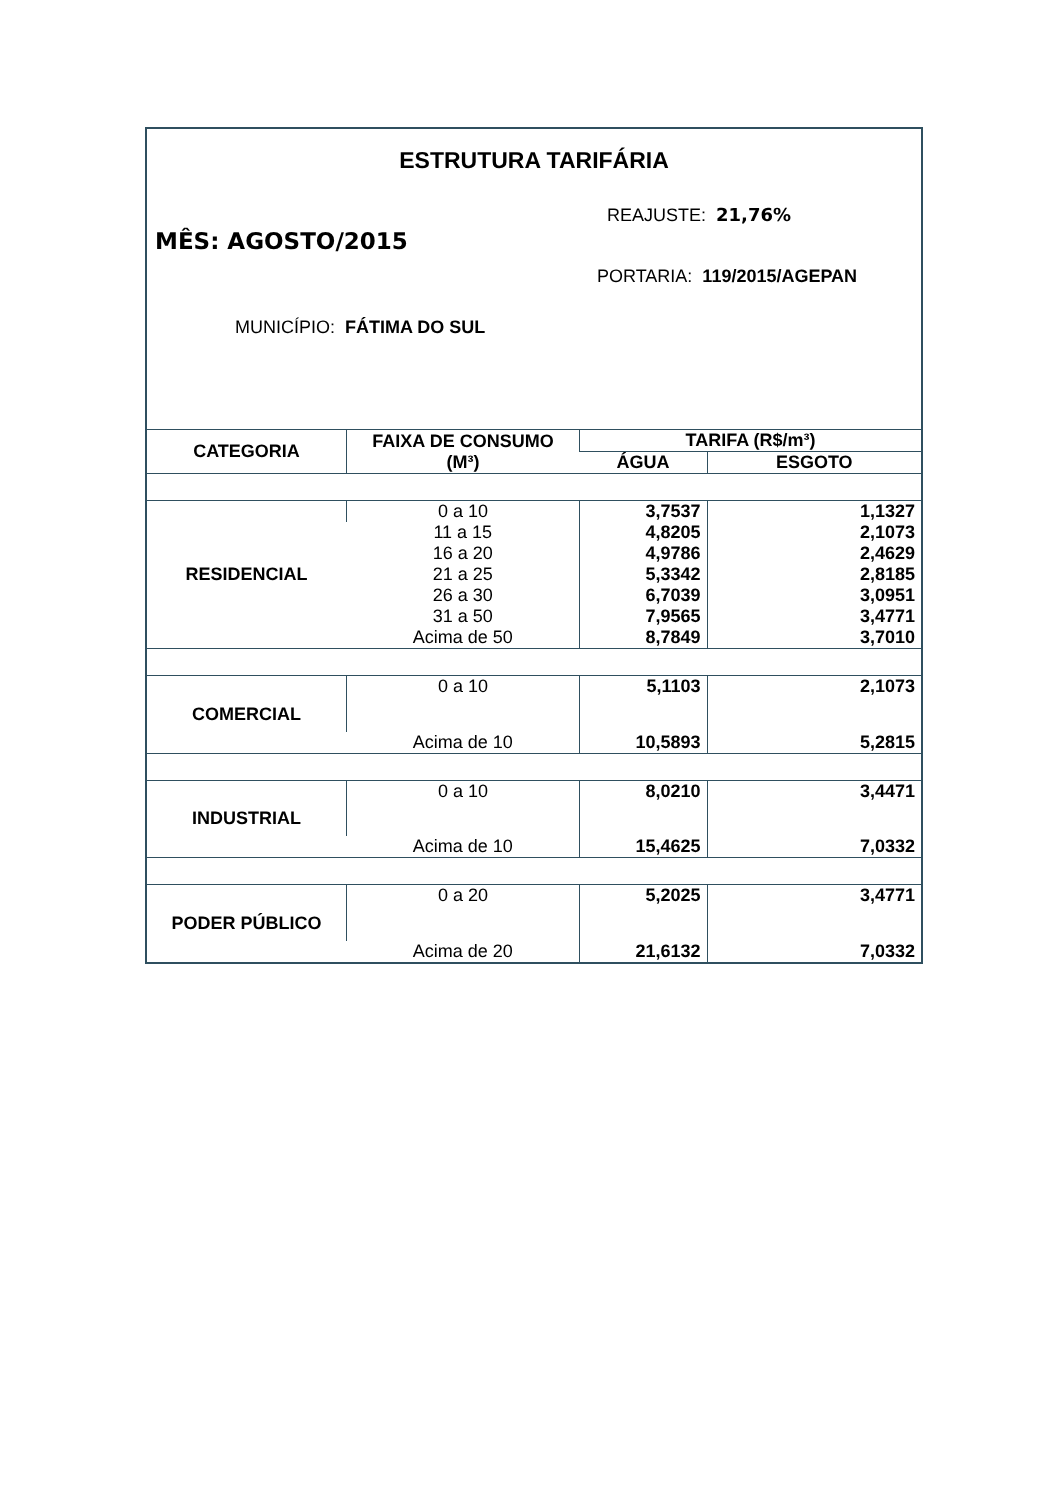ESTRUTURA TARIFÁRIA
REAJUSTE: 21,76%
MÊS: AGOSTO/2015
PORTARIA: 119/2015/AGEPAN
MUNICÍPIO: FÁTIMA DO SUL
| CATEGORIA | FAIXA DE CONSUMO (M³) | TARIFA (R$/m³) | |
| --- | --- | --- | --- |
| | | ÁGUA | ESGOTO |
| RESIDENCIAL | 0 a 10 | 3,7537 | 1,1327 |
| | 11 a 15 | 4,8205 | 2,1073 |
| | 16 a 20 | 4,9786 | 2,4629 |
| | 21 a 25 | 5,3342 | 2,8185 |
| | 26 a 30 | 6,7039 | 3,0951 |
| | 31 a 50 | 7,9565 | 3,4771 |
| | Acima de 50 | 8,7849 | 3,7010 |
| COMERCIAL | 0 a 10 | 5,1103 | 2,1073 |
| | Acima de 10 | 10,5893 | 5,2815 |
| INDUSTRIAL | 0 a 10 | 8,0210 | 3,4471 |
| | Acima de 10 | 15,4625 | 7,0332 |
| PODER PÚBLICO | 0 a 20 | 5,2025 | 3,4771 |
| | Acima de 20 | 21,6132 | 7,0332 |